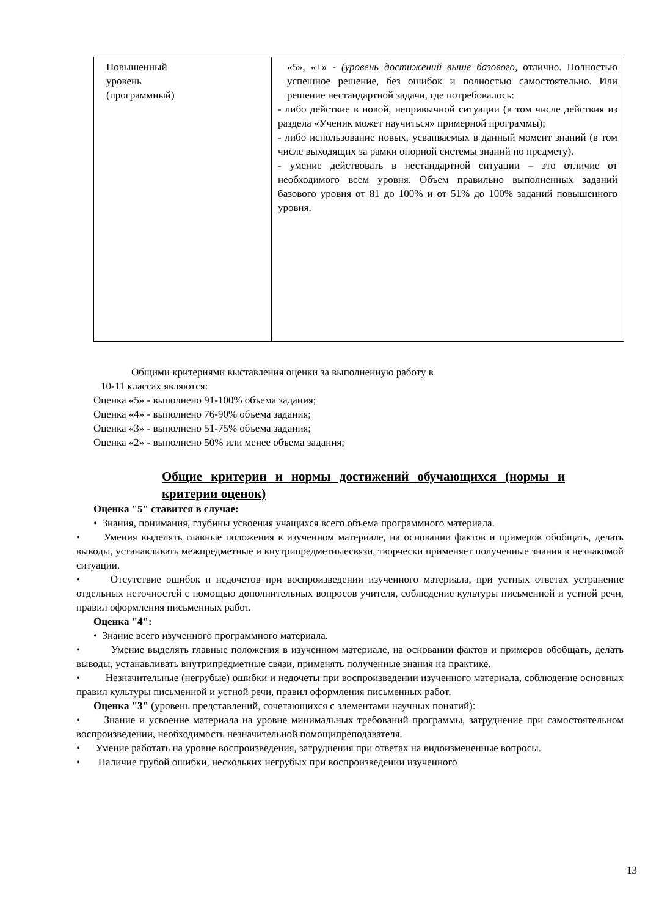| Повышенный уровень (программный) | «5», «+» - (уровень достижений выше базового, отлично. Полностью успешное решение, без ошибок и полностью самостоятельно. Или решение нестандартной задачи, где потребовалось: - либо действие в новой, непривычной ситуации (в том числе действия из раздела «Ученик может научиться» примерной программы); - либо использование новых, усваиваемых в данный момент знаний (в том числе выходящих за рамки опорной системы знаний по предмету). - умение действовать в нестандартной ситуации – это отличие от необходимого всем уровня. Объем правильно выполненных заданий базового уровня от 81 до 100% и от 51% до 100% заданий повышенного уровня. |
Общими критериями выставления оценки за выполненную работу в
10-11 классах являются:
Оценка «5» - выполнено 91-100% объема задания;
Оценка «4» - выполнено 76-90% объема задания;
Оценка «3» - выполнено 51-75% объема задания;
Оценка «2» - выполнено 50% или менее объема задания;
Общие критерии и нормы достижений обучающихся (нормы и критерии оценок)
Оценка "5" ставится в случае:
• Знания, понимания, глубины усвоения учащихся всего объема программного материала.
• Умения выделять главные положения в изученном материале, на основании фактов и примеров обобщать, делать выводы, устанавливать межпредметные и внутрипредметныесвязи, творчески применяет полученные знания в незнакомой ситуации.
• Отсутствие ошибок и недочетов при воспроизведении изученного материала, при устных ответах устранение отдельных неточностей с помощью дополнительных вопросов учителя, соблюдение культуры письменной и устной речи, правил оформления письменных работ.
Оценка "4":
• Знание всего изученного программного материала.
• Умение выделять главные положения в изученном материале, на основании фактов и примеров обобщать, делать выводы, устанавливать внутрипредметные связи, применять полученные знания на практике.
• Незначительные (негрубые) ошибки и недочеты при воспроизведении изученного материала, соблюдение основных правил культуры письменной и устной речи, правил оформления письменных работ.
Оценка "3" (уровень представлений, сочетающихся с элементами научных понятий):
• Знание и усвоение материала на уровне минимальных требований программы, затруднение при самостоятельном воспроизведении, необходимость незначительной помощипреподавателя.
• Умение работать на уровне воспроизведения, затруднения при ответах на видоизмененные вопросы.
• Наличие грубой ошибки, нескольких негрубых при воспроизведении изученного
13